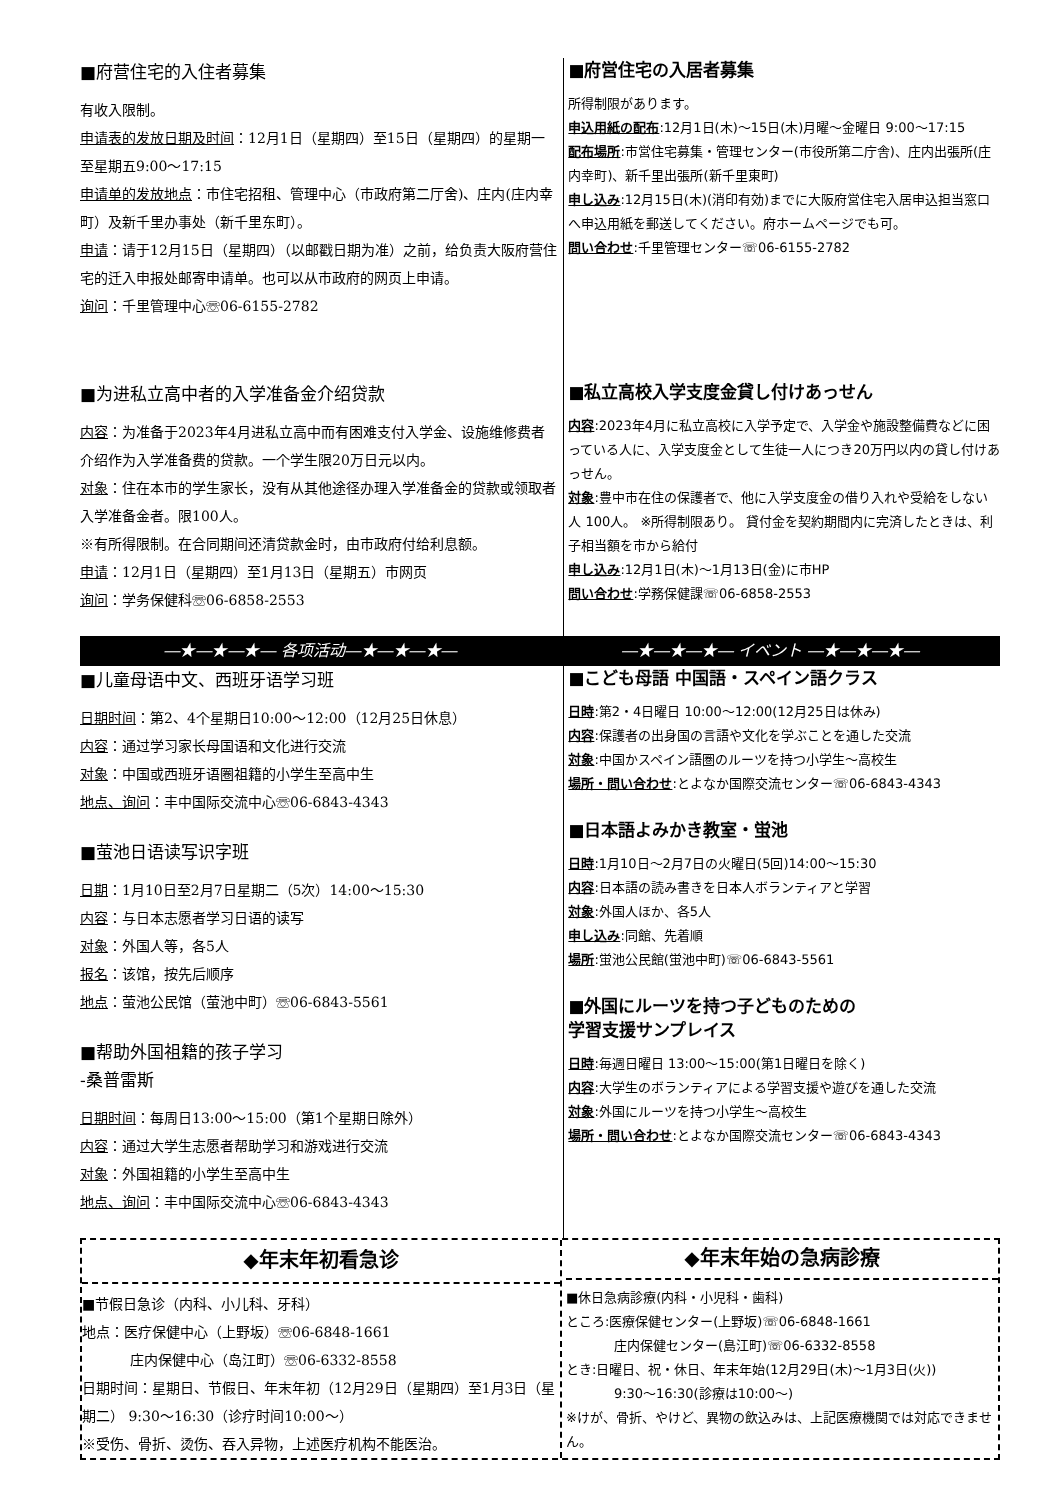■府营住宅的入住者募集
有收入限制。
申请表的发放日期及时间：12月1日（星期四）至15日（星期四）的星期一至星期五9:00～17:15
申请单的发放地点：市住宅招租、管理中心（市政府第二厅舍)、庄内(庄内幸町）及新千里办事处（新千里东町）。
申请：请于12月15日（星期四）（以邮戳日期为准）之前，给负责大阪府营住宅的迁入申报处邮寄申请单。也可以从市政府的网页上申请。
询问：千里管理中心☏06-6155-2782
■为进私立高中者的入学准备金介绍贷款
内容：为准备于2023年4月进私立高中而有困难支付入学金、设施维修费者介绍作为入学准备费的贷款。一个学生限20万日元以内。
对象：住在本市的学生家长，没有从其他途径办理入学准备金的贷款或领取者入学准备金者。限100人。
※有所得限制。在合同期间还清贷款金时，由市政府付给利息额。
申请：12月1日（星期四）至1月13日（星期五）市网页
询问：学务保健科☏06-6858-2553
■府営住宅の入居者募集
所得制限があります。
申込用紙の配布:12月1日(木)～15日(木)月曜～金曜日 9:00～17:15
配布場所:市営住宅募集・管理センター(市役所第二庁舎)、庄内出張所(庄内幸町)、新千里出張所(新千里東町)
申し込み:12月15日(木)(消印有効)までに大阪府営住宅入居申込担当窓口へ申込用紙を郵送してください。府ホームページでも可。
問い合わせ:千里管理センター☏06-6155-2782
■私立高校入学支度金貸し付けあっせん
内容:2023年4月に私立高校に入学予定で、入学金や施設整備費などに困っている人に、入学支度金として生徒一人につき20万円以内の貸し付けあっせん。
対象:豊中市在住の保護者で、他に入学支度金の借り入れや受給をしない人 100人。 ※所得制限あり。 貸付金を契約期間内に完済したときは、利子相当額を市から給付
申し込み:12月1日(木)～1月13日(金)に市HP
問い合わせ:学務保健課☏06-6858-2553
―★―★―★― 各项活动―★―★―★― ―★―★―★― イベント ―★―★―★―
■儿童母语中文、西班牙语学习班
日期时间：第2、4个星期日10:00～12:00（12月25日休息）
内容：通过学习家长母国语和文化进行交流
对象：中国或西班牙语圈祖籍的小学生至高中生
地点、询问：丰中国际交流中心☏06-6843-4343
■萤池日语读写识字班
日期：1月10日至2月7日星期二（5次）14:00～15:30
内容：与日本志愿者学习日语的读写
对象：外国人等，各5人
报名：该馆，按先后顺序
地点：萤池公民馆（萤池中町）☏06-6843-5561
■帮助外国祖籍的孩子学习
-桑普雷斯
日期时间：每周日13:00～15:00（第1个星期日除外）
内容：通过大学生志愿者帮助学习和游戏进行交流
对象：外国祖籍的小学生至高中生
地点、询问：丰中国际交流中心☏06-6843-4343
■こども母語 中国語・スペイン語クラス
日時:第2・4日曜日 10:00～12:00(12月25日は休み)
内容:保護者の出身国の言語や文化を学ぶことを通した交流
対象:中国かスペイン語圏のルーツを持つ小学生～高校生
場所・問い合わせ:とよなか国際交流センター☏06-6843-4343
■日本語よみかき教室・蛍池
日時:1月10日～2月7日の火曜日(5回)14:00～15:30
内容:日本語の読み書きを日本人ボランティアと学習
対象:外国人ほか、各5人
申し込み:同館、先着順
場所:蛍池公民館(蛍池中町)☏06-6843-5561
■外国にルーツを持つ子どものための
学習支援サンプレイス
日時:毎週日曜日 13:00～15:00(第1日曜日を除く)
内容:大学生のボランティアによる学習支援や遊びを通した交流
対象:外国にルーツを持つ小学生～高校生
場所・問い合わせ:とよなか国際交流センター☏06-6843-4343
◆年末年初看急诊
■节假日急诊（内科、小儿科、牙科）
地点：医疗保健中心（上野坂）☏06-6848-1661
庄内保健中心（岛江町）☏06-6332-8558
日期时间：星期日、节假日、年末年初（12月29日（星期四）至1月3日（星期二） 9:30～16:30（诊疗时间10:00～）
※受伤、骨折、烫伤、吞入异物，上述医疗机构不能医治。
◆年末年始の急病診療
■休日急病診療(内科・小児科・歯科)
ところ:医療保健センター(上野坂)☏06-6848-1661
庄内保健センター(島江町)☏06-6332-8558
とき:日曜日、祝・休日、年末年始(12月29日(木)～1月3日(火))
9:30～16:30(診療は10:00～)
※けが、骨折、やけど、異物の飲込みは、上記医療機関では対応できません。